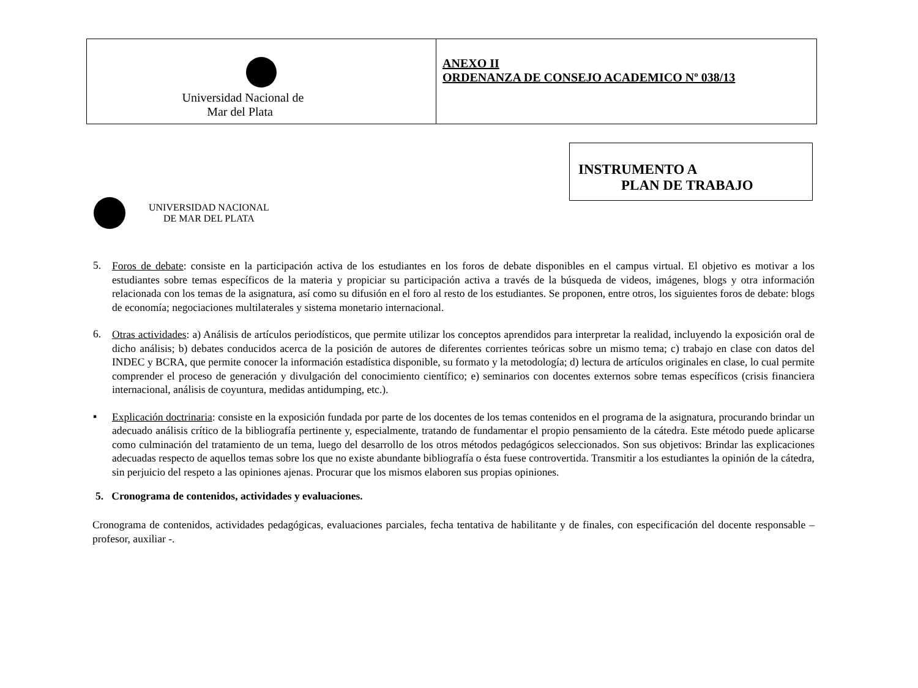| Universidad Nacional de Mar del Plata | ANEXO II ORDENANZA DE CONSEJO ACADEMICO Nº 038/13 |
INSTRUMENTO A
PLAN DE TRABAJO
UNIVERSIDAD NACIONAL
DE MAR DEL PLATA
5.
Foros de debate: consiste en la participación activa de los estudiantes en los foros de debate disponibles en el campus virtual. El objetivo es motivar a los estudiantes sobre temas específicos de la materia y propiciar su participación activa a través de la búsqueda de videos, imágenes, blogs y otra información relacionada con los temas de la asignatura, así como su difusión en el foro al resto de los estudiantes. Se proponen, entre otros, los siguientes foros de debate: blogs de economía; negociaciones multilaterales y sistema monetario internacional.
6.
Otras actividades: a) Análisis de artículos periodísticos, que permite utilizar los conceptos aprendidos para interpretar la realidad, incluyendo la exposición oral de dicho análisis; b) debates conducidos acerca de la posición de autores de diferentes corrientes teóricas sobre un mismo tema; c) trabajo en clase con datos del INDEC y BCRA, que permite conocer la información estadística disponible, su formato y la metodología; d) lectura de artículos originales en clase, lo cual permite comprender el proceso de generación y divulgación del conocimiento científico; e) seminarios con docentes externos sobre temas específicos (crisis financiera internacional, análisis de coyuntura, medidas antidumping, etc.).
▪
Explicación doctrinaria: consiste en la exposición fundada por parte de los docentes de los temas contenidos en el programa de la asignatura, procurando brindar un adecuado análisis crítico de la bibliografía pertinente y, especialmente, tratando de fundamentar el propio pensamiento de la cátedra. Este método puede aplicarse como culminación del tratamiento de un tema, luego del desarrollo de los otros métodos pedagógicos seleccionados. Son sus objetivos: Brindar las explicaciones adecuadas respecto de aquellos temas sobre los que no existe abundante bibliografía o ésta fuese controvertida. Transmitir a los estudiantes la opinión de la cátedra, sin perjuicio del respeto a las opiniones ajenas. Procurar que los mismos elaboren sus propias opiniones.
5. Cronograma de contenidos, actividades y evaluaciones.
Cronograma de contenidos, actividades pedagógicas, evaluaciones parciales, fecha tentativa de habilitante y de finales, con especificación del docente responsable – profesor, auxiliar -.